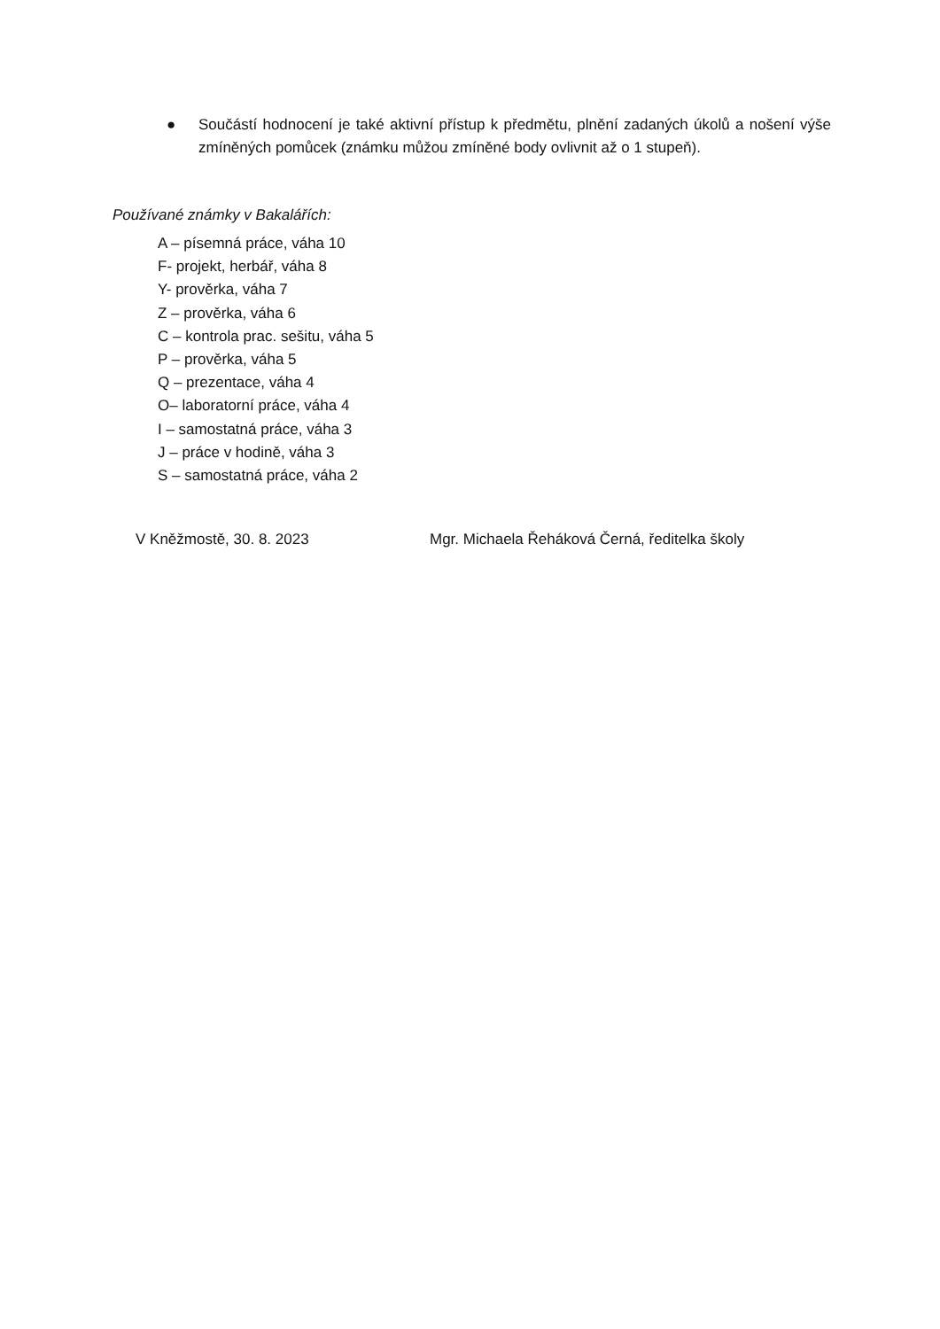● Součástí hodnocení je také aktivní přístup k předmětu, plnění zadaných úkolů a nošení výše zmíněných pomůcek (známku můžou zmíněné body ovlivnit až o 1 stupeň).
Používané známky v Bakalářích:
A – písemná práce, váha 10
F- projekt, herbář, váha 8
Y- prověrka, váha 7
Z – prověrka, váha 6
C – kontrola prac. sešitu, váha 5
P – prověrka, váha 5
Q – prezentace, váha 4
O– laboratorní práce, váha 4
I – samostatná práce, váha 3
J – práce v hodině, váha 3
S – samostatná práce, váha 2
V Kněžmostě, 30. 8. 2023 Mgr. Michaela Řeháková Černá, ředitelka školy